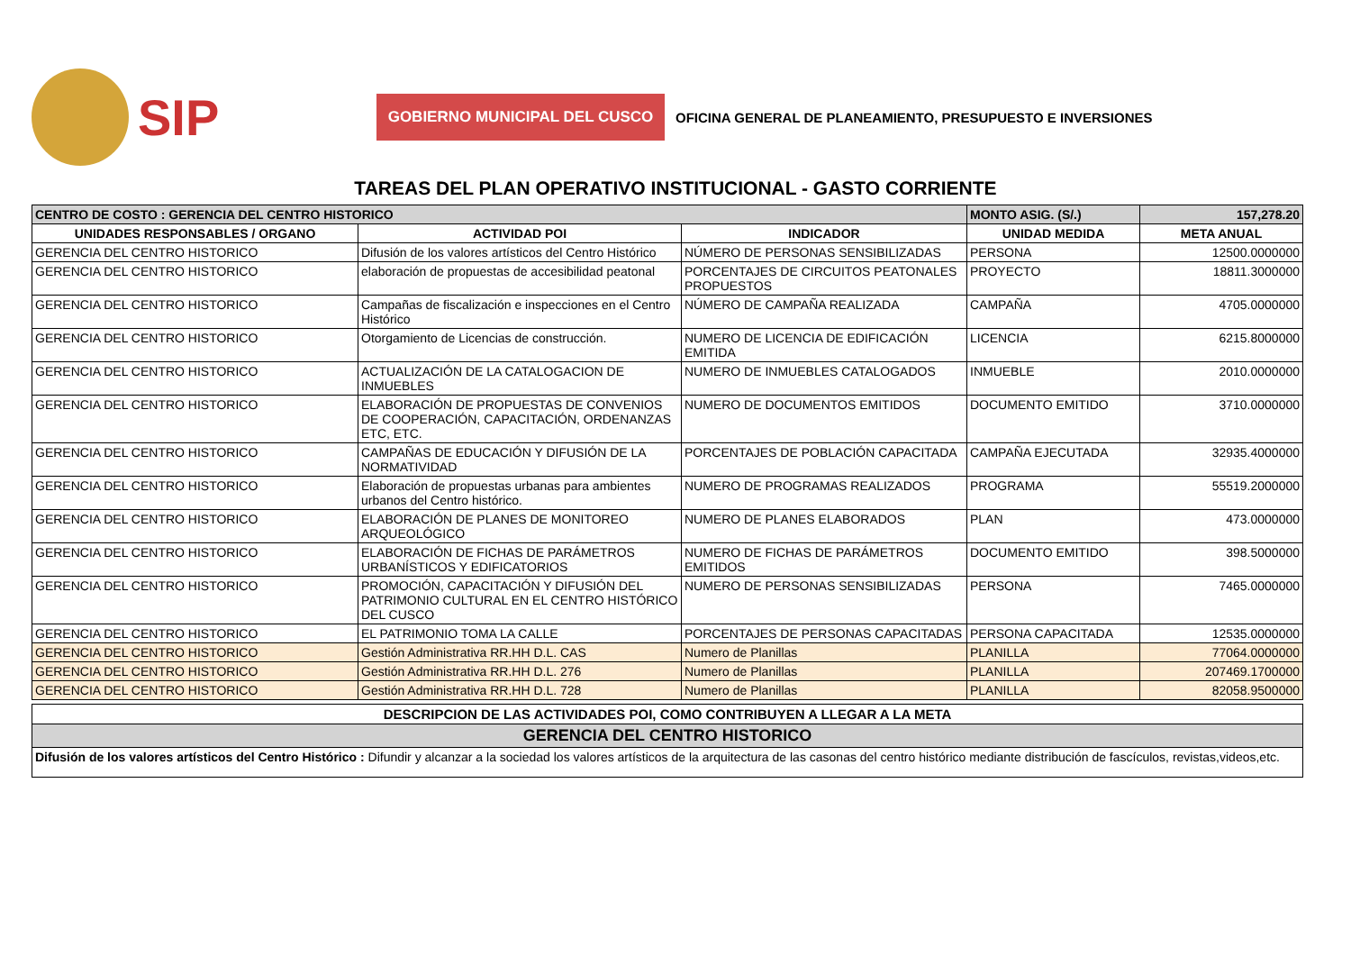SIP
GOBIERNO MUNICIPAL DEL CUSCO
OFICINA GENERAL DE PLANEAMIENTO, PRESUPUESTO E INVERSIONES
TAREAS DEL PLAN OPERATIVO INSTITUCIONAL - GASTO CORRIENTE
| CENTRO DE COSTO : GERENCIA DEL CENTRO HISTORICO | | | MONTO ASIG. (S/.) | 157,278.20 |
| UNIDADES RESPONSABLES / ORGANO | ACTIVIDAD POI | INDICADOR | UNIDAD MEDIDA | META ANUAL |
| GERENCIA DEL CENTRO HISTORICO | Difusión de los valores artísticos del Centro Histórico | NÚMERO DE PERSONAS SENSIBILIZADAS | PERSONA | 12500.0000000 |
| GERENCIA DEL CENTRO HISTORICO | elaboración de propuestas de accesibilidad peatonal | PORCENTAJES DE CIRCUITOS PEATONALES PROPUESTOS | PROYECTO | 18811.3000000 |
| GERENCIA DEL CENTRO HISTORICO | Campañas de fiscalización e inspecciones en el Centro Histórico | NÚMERO DE CAMPAÑA REALIZADA | CAMPAÑA | 4705.0000000 |
| GERENCIA DEL CENTRO HISTORICO | Otorgamiento de Licencias de construcción. | NUMERO DE LICENCIA DE EDIFICACIÓN EMITIDA | LICENCIA | 6215.8000000 |
| GERENCIA DEL CENTRO HISTORICO | ACTUALIZACIÓN DE LA CATALOGACION DE INMUEBLES | NUMERO DE INMUEBLES CATALOGADOS | INMUEBLE | 2010.0000000 |
| GERENCIA DEL CENTRO HISTORICO | ELABORACIÓN DE PROPUESTAS DE CONVENIOS DE COOPERACIÓN, CAPACITACIÓN, ORDENANZAS ETC, ETC. | NUMERO DE DOCUMENTOS EMITIDOS | DOCUMENTO EMITIDO | 3710.0000000 |
| GERENCIA DEL CENTRO HISTORICO | CAMPAÑAS DE EDUCACIÓN Y DIFUSIÓN DE LA NORMATIVIDAD | PORCENTAJES DE POBLACIÓN CAPACITADA | CAMPAÑA EJECUTADA | 32935.4000000 |
| GERENCIA DEL CENTRO HISTORICO | Elaboración de propuestas urbanas para ambientes urbanos del Centro histórico. | NUMERO DE PROGRAMAS REALIZADOS | PROGRAMA | 55519.2000000 |
| GERENCIA DEL CENTRO HISTORICO | ELABORACIÓN DE PLANES DE MONITOREO ARQUEOLÓGICO | NUMERO DE PLANES ELABORADOS | PLAN | 473.0000000 |
| GERENCIA DEL CENTRO HISTORICO | ELABORACIÓN DE FICHAS DE PARÁMETROS URBANÍSTICOS Y EDIFICATORIOS | NUMERO DE FICHAS DE PARÁMETROS EMITIDOS | DOCUMENTO EMITIDO | 398.5000000 |
| GERENCIA DEL CENTRO HISTORICO | PROMOCIÓN, CAPACITACIÓN Y DIFUSIÓN DEL PATRIMONIO CULTURAL EN EL CENTRO HISTÓRICO DEL CUSCO | NUMERO DE PERSONAS SENSIBILIZADAS | PERSONA | 7465.0000000 |
| GERENCIA DEL CENTRO HISTORICO | EL PATRIMONIO TOMA LA CALLE | PORCENTAJES DE PERSONAS CAPACITADAS | PERSONA CAPACITADA | 12535.0000000 |
| GERENCIA DEL CENTRO HISTORICO | Gestión Administrativa RR.HH D.L. CAS | Numero de Planillas | PLANILLA | 77064.0000000 |
| GERENCIA DEL CENTRO HISTORICO | Gestión Administrativa RR.HH D.L. 276 | Numero de Planillas | PLANILLA | 207469.1700000 |
| GERENCIA DEL CENTRO HISTORICO | Gestión Administrativa RR.HH D.L. 728 | Numero de Planillas | PLANILLA | 82058.9500000 |
| DESCRIPCION DE LAS ACTIVIDADES POI, COMO CONTRIBUYEN A LLEGAR A LA META |
| GERENCIA DEL CENTRO HISTORICO |
| Difusión de los valores artísticos del Centro Histórico : Difundir y alcanzar a la sociedad los valores artísticos de la arquitectura de las casonas del centro histórico mediante distribución de fascículos, revistas,videos,etc. |